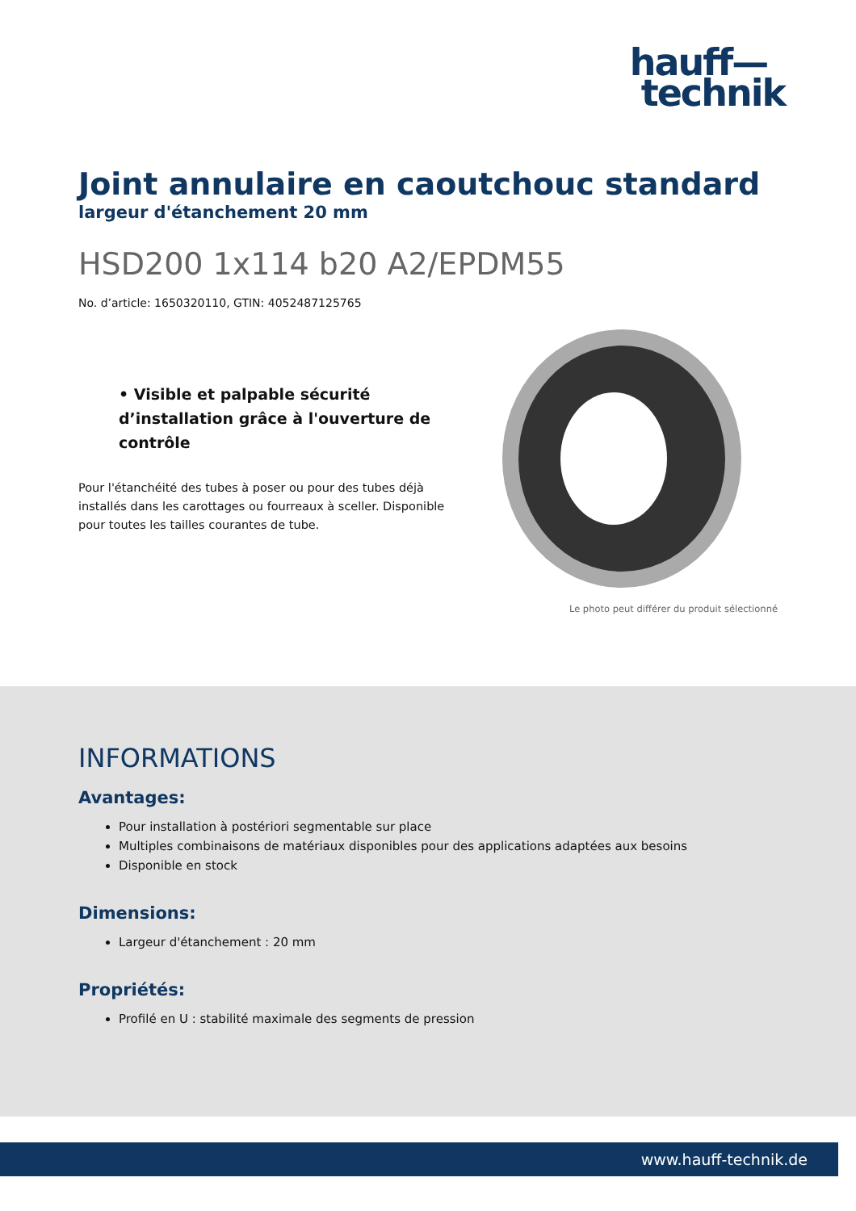hauff—
technik
Joint annulaire en caoutchouc standard
largeur d'étanchement 20 mm
HSD200 1x114 b20 A2/EPDM55
No. d’article: 1650320110, GTIN: 4052487125765
• Visible et palpable sécurité d’installation grâce à l'ouverture de contrôle
Pour l'étanchéité des tubes à poser ou pour des tubes déjà installés dans les carottages ou fourreaux à sceller. Disponible pour toutes les tailles courantes de tube.
Le photo peut différer du produit sélectionné
INFORMATIONS
Avantages:
Pour installation à postériori segmentable sur place
Multiples combinaisons de matériaux disponibles pour des applications adaptées aux besoins
Disponible en stock
Dimensions:
Largeur d'étanchement : 20 mm
Propriétés:
Profilé en U : stabilité maximale des segments de pression
www.hauff-technik.de